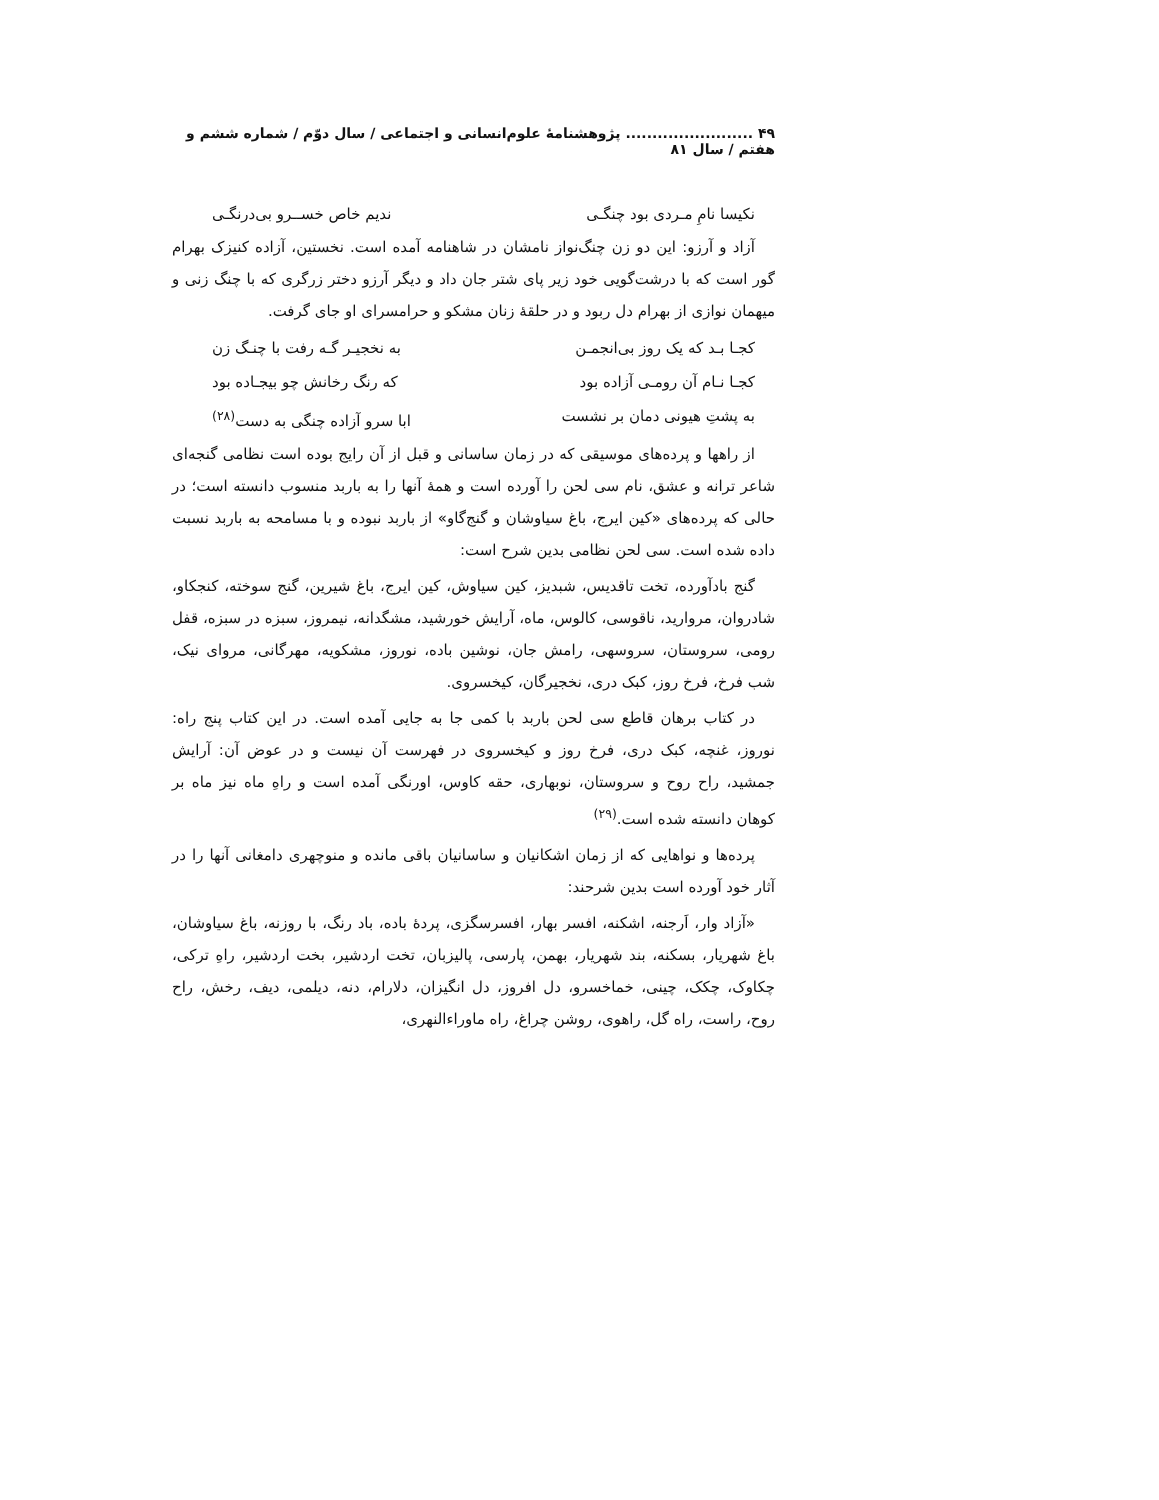۴۹ ........................ پژوهشنامهٔ علوم‌انسانی و اجتماعی / سال دوّم / شماره ششم و هفتم / سال ۸۱
نکیسا نامِ مـردی بود چنگـی ندیم خاص خســرو بی‌درنگـی
آزاد و آرزو: این دو زن چنگ‌نواز نامشان در شاهنامه آمده است. نخستین، آزاده کنیزک بهرام گور است که با درشت‌گویی خود زیر پای شتر جان داد و دیگر آرزو دختر زرگری که با چنگ زنی و میهمان نوازی از بهرام دل ربود و در حلقهٔ زنان مشکو و حرامسرای او جای گرفت.
کجـا بـد که یک روز بی‌انجمـن به نخجیـر گـه رفت با چنـگ زن
کجـا نـام آن رومـی آزاده بود که رنگ رخانش چو بیجـاده بود
به پشتِ هیونی دمان بر نشست ابا سرو آزاده چنگی به دست<sup>(۲۸)</sup>
از راهها و پرده‌های موسیقی که در زمان ساسانی و قبل از آن رایج بوده است نظامی گنجه‌ای شاعر ترانه و عشق، نام سی لحن را آورده است و همهٔ آنها را به باربد منسوب دانسته است؛ در حالی که پرده‌های «کین ایرج، باغ سیاوشان و گنج‌گاو» از باربد نبوده و با مسامحه به باربد نسبت داده شده است. سی لحن نظامی بدین شرح است:
گنج بادآورده، تخت تاقدیس، شبدیز، کین سیاوش، کین ایرج، باغ شیرین، گنج سوخته، کنجکاو، شادروان، مروارید، ناقوسی، کالوس، ماه، آرایش خورشید، مشگدانه، نیمروز، سبزه در سبزه، قفل رومی، سروستان، سروسهی، رامش جان، نوشین باده، نوروز، مشکویه، مهرگانی، مروای نیک، شب فرخ، فرخ روز، کبک دری، نخجیرگان، کیخسروی.
در کتاب برهان قاطع سی لحن باربد با کمی جا به جایی آمده است. در این کتاب پنج راه: نوروز، غنچه، کبک دری، فرخ روز و کیخسروی در فهرست آن نیست و در عوض آن: آرایش جمشید، راح روح و سروستان، نوبهاری، حقه کاوس، اورنگی آمده است و راهِ ماه نیز ماه بر کوهان دانسته شده است.<sup>(۲۹)</sup>
پرده‌ها و نواهایی که از زمان اشکانیان و ساسانیان باقی مانده و منوچهری دامغانی آنها را در آثار خود آورده است بدین شرحند:
«آزاد وار، اَرجنه، اشکنه، افسر بهار، افسرسگزی، پردهٔ باده، باد رنگ، با روزنه، باغ سیاوشان، باغ شهریار، بسکنه، بند شهریار، بهمن، پارسی، پالیزبان، تخت اردشیر، بخت اردشیر، راهِ ترکی، چکاوک، چکک، چینی، خماخسرو، دل افروز، دل انگیزان، دلارام، دنه، دیلمی، دیف، رخش، راح روح، راست، راه گل، راهوی، روشن چراغ، راه ماوراءالنهری،